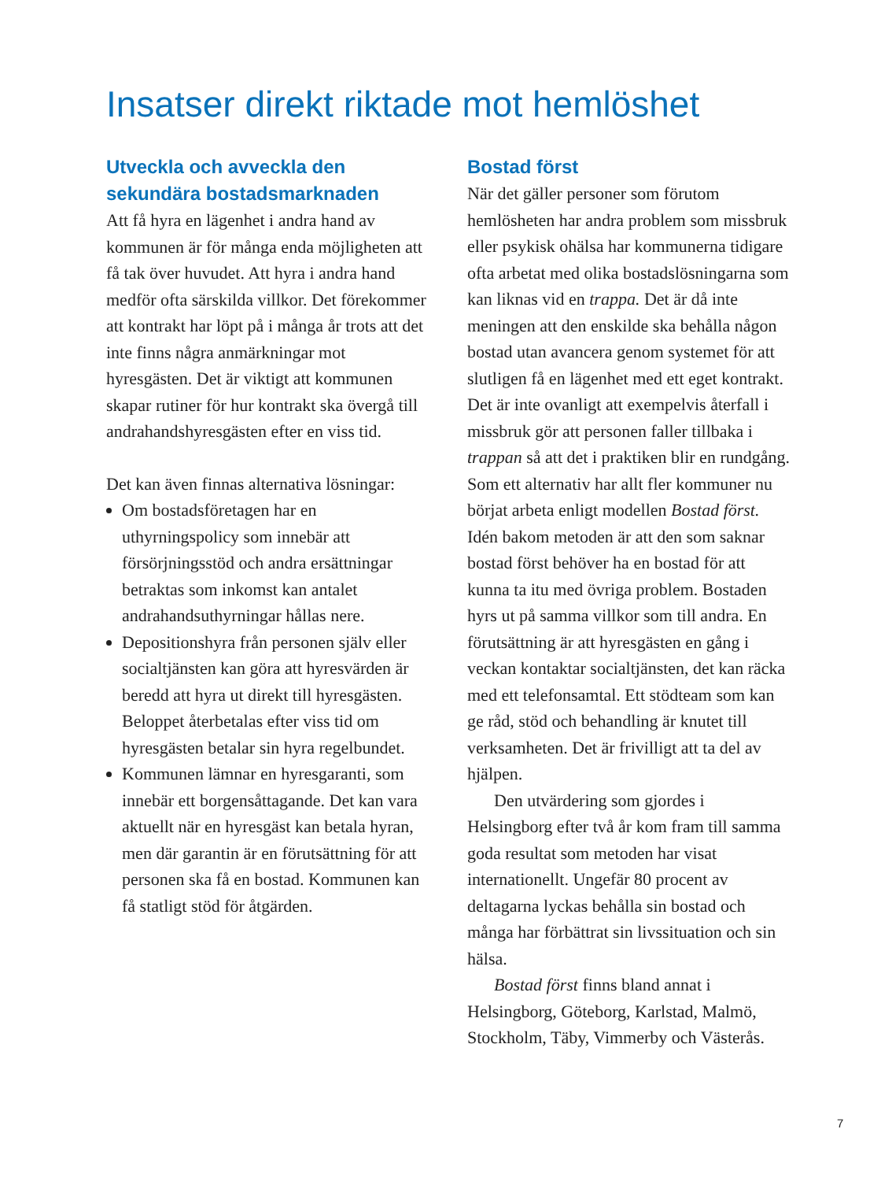Insatser direkt riktade mot hemlöshet
Utveckla och avveckla den sekundära bostadsmarknaden
Att få hyra en lägenhet i andra hand av kommunen är för många enda möjligheten att få tak över huvudet. Att hyra i andra hand medför ofta särskilda villkor. Det förekommer att kontrakt har löpt på i många år trots att det inte finns några anmärkningar mot hyresgästen. Det är viktigt att kommunen skapar rutiner för hur kontrakt ska övergå till andrahandshyresgästen efter en viss tid.
Det kan även finnas alternativa lösningar:
Om bostadsföretagen har en uthyrningspolicy som innebär att försörjningsstöd och andra ersättningar betraktas som inkomst kan antalet andrahandsuthyrningar hållas nere.
Depositionshyra från personen själv eller socialtjänsten kan göra att hyresvärden är beredd att hyra ut direkt till hyresgästen. Beloppet återbetalas efter viss tid om hyresgästen betalar sin hyra regelbundet.
Kommunen lämnar en hyresgaranti, som innebär ett borgensåttagande. Det kan vara aktuellt när en hyresgäst kan betala hyran, men där garantin är en förutsättning för att personen ska få en bostad. Kommunen kan få statligt stöd för åtgärden.
Bostad först
När det gäller personer som förutom hemlösheten har andra problem som missbruk eller psykisk ohälsa har kommunerna tidigare ofta arbetat med olika bostadslösningarna som kan liknas vid en trappa. Det är då inte meningen att den enskilde ska behålla någon bostad utan avancera genom systemet för att slutligen få en lägenhet med ett eget kontrakt. Det är inte ovanligt att exempelvis återfall i missbruk gör att personen faller tillbaka i trappan så att det i praktiken blir en rundgång. Som ett alternativ har allt fler kommuner nu börjat arbeta enligt modellen Bostad först. Idén bakom metoden är att den som saknar bostad först behöver ha en bostad för att kunna ta itu med övriga problem. Bostaden hyrs ut på samma villkor som till andra. En förutsättning är att hyresgästen en gång i veckan kontaktar socialtjänsten, det kan räcka med ett telefonsamtal. Ett stödteam som kan ge råd, stöd och behandling är knutet till verksamheten. Det är frivilligt att ta del av hjälpen.
Den utvärdering som gjordes i Helsingborg efter två år kom fram till samma goda resultat som metoden har visat internationellt. Ungefär 80 procent av deltagarna lyckas behålla sin bostad och många har förbättrat sin livssituation och sin hälsa.
Bostad först finns bland annat i Helsingborg, Göteborg, Karlstad, Malmö, Stockholm, Täby, Vimmerby och Västerås.
7